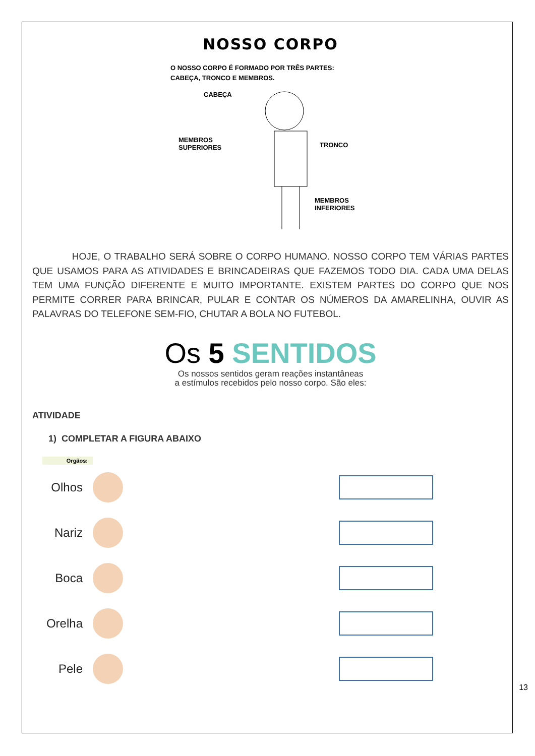NOSSO CORPO
O NOSSO CORPO É FORMADO POR TRÊS PARTES:
CABEÇA, TRONCO E MEMBROS.
CABEÇA
MEMBROS
SUPERIORES TRONCO
MEMBROS
INFERIORES
HOJE, O TRABALHO SERÁ SOBRE O CORPO HUMANO. NOSSO CORPO TEM VÁRIAS PARTES QUE USAMOS PARA AS ATIVIDADES E BRINCADEIRAS QUE FAZEMOS TODO DIA. CADA UMA DELAS TEM UMA FUNÇÃO DIFERENTE E MUITO IMPORTANTE. EXISTEM PARTES DO CORPO QUE NOS PERMITE CORRER PARA BRINCAR, PULAR E CONTAR OS NÚMEROS DA AMARELINHA, OUVIR AS PALAVRAS DO TELEFONE SEM-FIO, CHUTAR A BOLA NO FUTEBOL.
Os 5 SENTIDOS
Os nossos sentidos geram reações instantâneas
a estímulos recebidos pelo nosso corpo. São eles:
ATIVIDADE
1) COMPLETAR A FIGURA ABAIXO
Orgãos:
Olhos
Nariz
Boca
Orelha
Pele
13